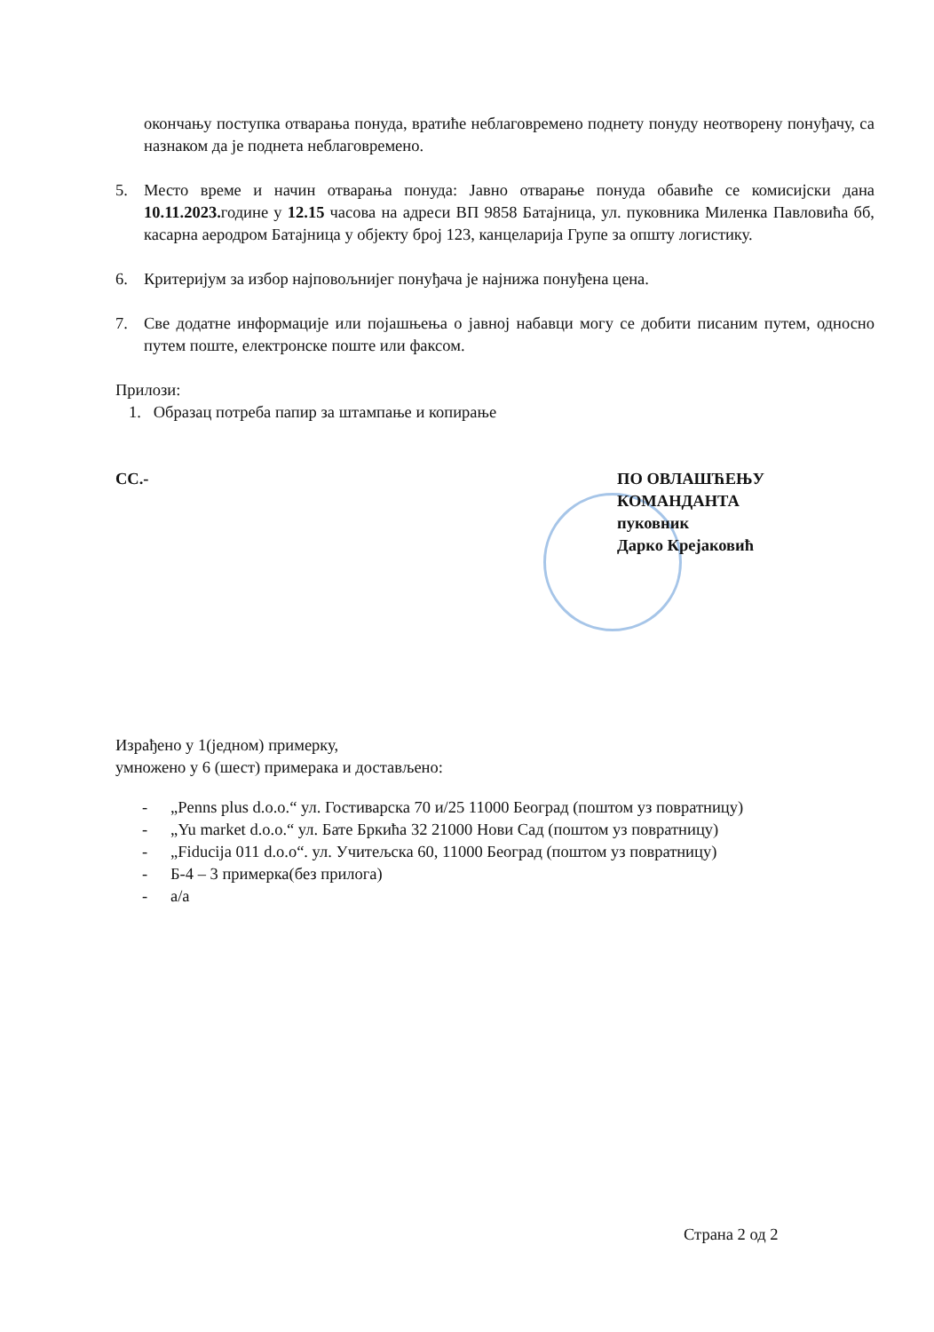окончању поступка отварања понуда, вратиће неблаговремено поднету понуду неотворену понуђачу, са назнаком да је поднета неблаговремено.
5. Место време и начин отварања понуда: Јавно отварање понуда обавиће се комисијски дана 10.11.2023. године у 12.15 часова на адреси ВП 9858 Батајница, ул. пуковника Миленка Павловића бб, касарна аеродром Батајница у објекту број 123, канцеларија Групе за општу логистику.
6. Критеријум за избор најповољнијег понуђача је најнижа понуђена цена.
7. Све додатне информације или појашњења о јавној набавци могу се добити писаним путем, односно путем поште, електронске поште или факсом.
Прилози:
1. Образац потреба папир за штампање и копирање
СС.- ПО ОВЛАШЋЕЊУ
КОМАНДАНТА
пуковник
Дарко Крејаковић
Израђено у 1(једном) примерку,
умножено у 6 (шест) примерака и достављено:
- „Penns plus d.o.o.“ ул. Гостиварска 70 и/25 11000 Београд (поштом уз повратницу)
- „Yu market d.o.o.“ ул. Бате Бркића 32 21000 Нови Сад (поштом уз повратницу)
- „Fiducija 011 d.o.o“. ул. Учитељска 60, 11000 Београд (поштом уз повратницу)
- Б-4 – 3 примерка(без прилога)
- а/а
Страна 2 од 2